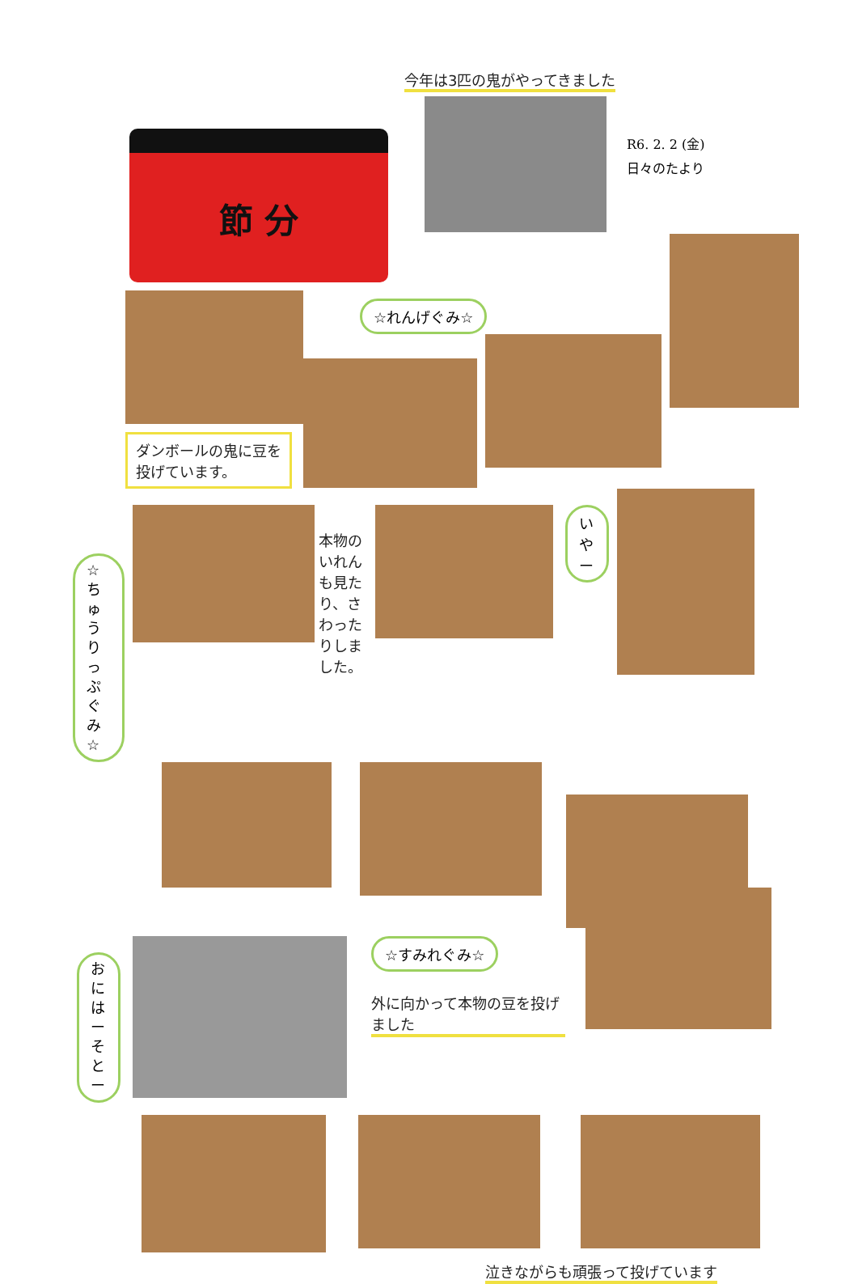今年は3匹の鬼がやってきました
節 分
R6. 2. 2 (金)
日々のたより
ダンボールの鬼に豆を投げています。
☆れんげぐみ☆
☆ちゅうりっぷぐみ☆
本物のいれんも見たり、さわったりしました。
いやー
おにはーそとー
☆すみれぐみ☆
外に向かって本物の豆を投げました
泣きながらも頑張って投げています